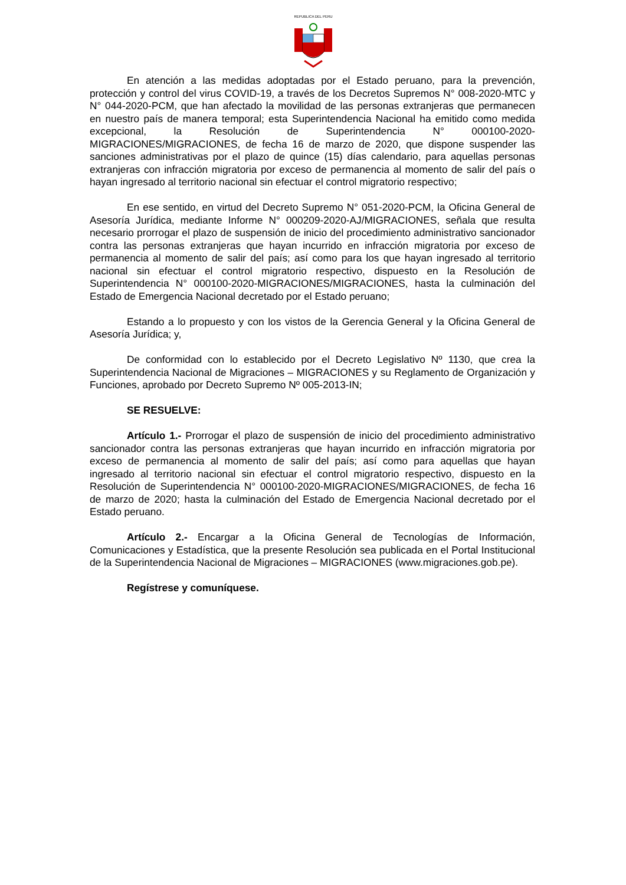REPUBLICA DEL PERU
En atención a las medidas adoptadas por el Estado peruano, para la prevención, protección y control del virus COVID-19, a través de los Decretos Supremos N° 008-2020-MTC y N° 044-2020-PCM, que han afectado la movilidad de las personas extranjeras que permanecen en nuestro país de manera temporal; esta Superintendencia Nacional ha emitido como medida excepcional, la Resolución de Superintendencia N° 000100-2020-MIGRACIONES/MIGRACIONES, de fecha 16 de marzo de 2020, que dispone suspender las sanciones administrativas por el plazo de quince (15) días calendario, para aquellas personas extranjeras con infracción migratoria por exceso de permanencia al momento de salir del país o hayan ingresado al territorio nacional sin efectuar el control migratorio respectivo;
En ese sentido, en virtud del Decreto Supremo N° 051-2020-PCM, la Oficina General de Asesoría Jurídica, mediante Informe N° 000209-2020-AJ/MIGRACIONES, señala que resulta necesario prorrogar el plazo de suspensión de inicio del procedimiento administrativo sancionador contra las personas extranjeras que hayan incurrido en infracción migratoria por exceso de permanencia al momento de salir del país; así como para los que hayan ingresado al territorio nacional sin efectuar el control migratorio respectivo, dispuesto en la Resolución de Superintendencia N° 000100-2020-MIGRACIONES/MIGRACIONES, hasta la culminación del Estado de Emergencia Nacional decretado por el Estado peruano;
Estando a lo propuesto y con los vistos de la Gerencia General y la Oficina General de Asesoría Jurídica; y,
De conformidad con lo establecido por el Decreto Legislativo Nº 1130, que crea la Superintendencia Nacional de Migraciones – MIGRACIONES y su Reglamento de Organización y Funciones, aprobado por Decreto Supremo Nº 005-2013-IN;
SE RESUELVE:
Artículo 1.- Prorrogar el plazo de suspensión de inicio del procedimiento administrativo sancionador contra las personas extranjeras que hayan incurrido en infracción migratoria por exceso de permanencia al momento de salir del país; así como para aquellas que hayan ingresado al territorio nacional sin efectuar el control migratorio respectivo, dispuesto en la Resolución de Superintendencia N° 000100-2020-MIGRACIONES/MIGRACIONES, de fecha 16 de marzo de 2020; hasta la culminación del Estado de Emergencia Nacional decretado por el Estado peruano.
Artículo 2.- Encargar a la Oficina General de Tecnologías de Información, Comunicaciones y Estadística, que la presente Resolución sea publicada en el Portal Institucional de la Superintendencia Nacional de Migraciones – MIGRACIONES (www.migraciones.gob.pe).
Regístrese y comuníquese.